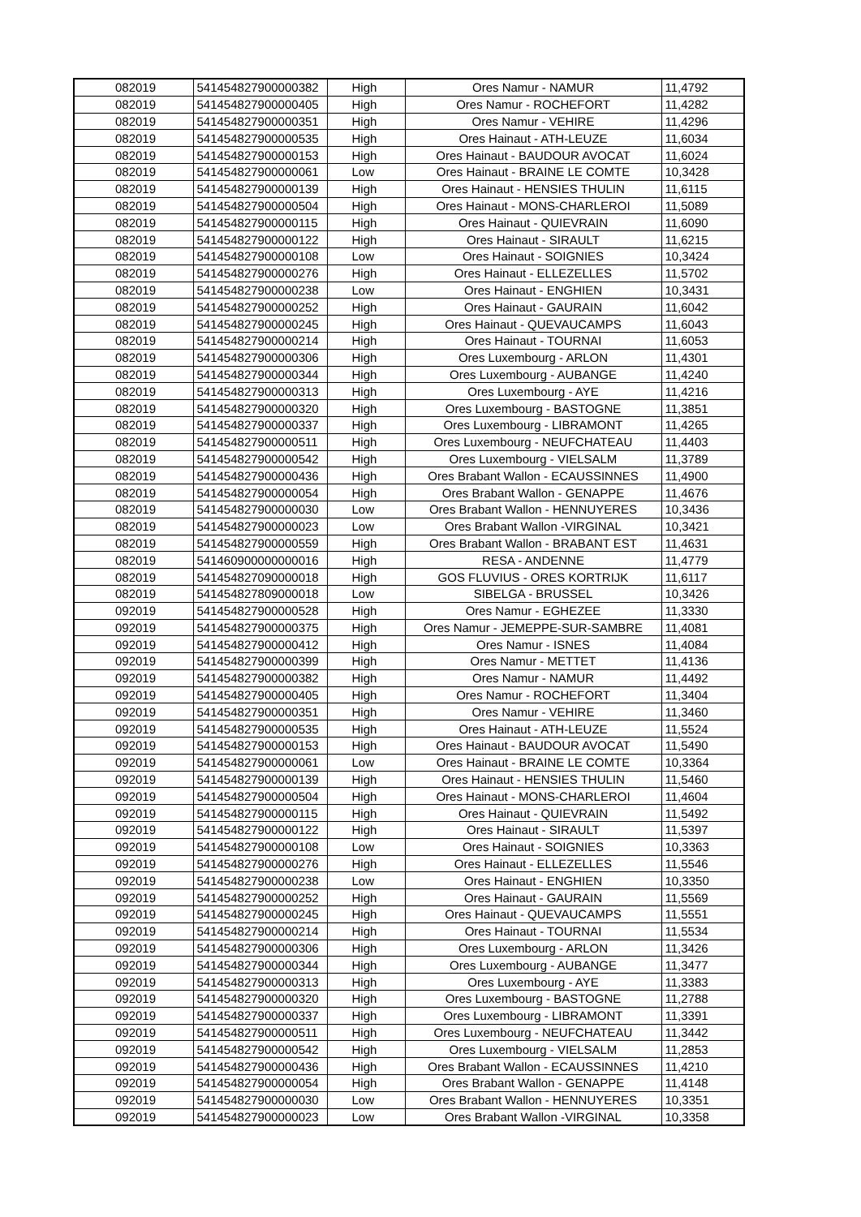| 082019 | 541454827900000382 | High | Ores Namur - NAMUR | 11,4792 |
| 082019 | 541454827900000405 | High | Ores Namur - ROCHEFORT | 11,4282 |
| 082019 | 541454827900000351 | High | Ores Namur - VEHIRE | 11,4296 |
| 082019 | 541454827900000535 | High | Ores Hainaut - ATH-LEUZE | 11,6034 |
| 082019 | 541454827900000153 | High | Ores Hainaut - BAUDOUR AVOCAT | 11,6024 |
| 082019 | 541454827900000061 | Low | Ores Hainaut - BRAINE LE COMTE | 10,3428 |
| 082019 | 541454827900000139 | High | Ores Hainaut - HENSIES THULIN | 11,6115 |
| 082019 | 541454827900000504 | High | Ores Hainaut - MONS-CHARLEROI | 11,5089 |
| 082019 | 541454827900000115 | High | Ores Hainaut - QUIEVRAIN | 11,6090 |
| 082019 | 541454827900000122 | High | Ores Hainaut - SIRAULT | 11,6215 |
| 082019 | 541454827900000108 | Low | Ores Hainaut - SOIGNIES | 10,3424 |
| 082019 | 541454827900000276 | High | Ores Hainaut - ELLEZELLES | 11,5702 |
| 082019 | 541454827900000238 | Low | Ores Hainaut - ENGHIEN | 10,3431 |
| 082019 | 541454827900000252 | High | Ores Hainaut - GAURAIN | 11,6042 |
| 082019 | 541454827900000245 | High | Ores Hainaut - QUEVAUCAMPS | 11,6043 |
| 082019 | 541454827900000214 | High | Ores Hainaut - TOURNAI | 11,6053 |
| 082019 | 541454827900000306 | High | Ores Luxembourg - ARLON | 11,4301 |
| 082019 | 541454827900000344 | High | Ores Luxembourg - AUBANGE | 11,4240 |
| 082019 | 541454827900000313 | High | Ores Luxembourg - AYE | 11,4216 |
| 082019 | 541454827900000320 | High | Ores Luxembourg - BASTOGNE | 11,3851 |
| 082019 | 541454827900000337 | High | Ores Luxembourg - LIBRAMONT | 11,4265 |
| 082019 | 541454827900000511 | High | Ores Luxembourg - NEUFCHATEAU | 11,4403 |
| 082019 | 541454827900000542 | High | Ores Luxembourg - VIELSALM | 11,3789 |
| 082019 | 541454827900000436 | High | Ores Brabant Wallon - ECAUSSINNES | 11,4900 |
| 082019 | 541454827900000054 | High | Ores Brabant Wallon - GENAPPE | 11,4676 |
| 082019 | 541454827900000030 | Low | Ores Brabant Wallon - HENNUYERES | 10,3436 |
| 082019 | 541454827900000023 | Low | Ores Brabant Wallon -VIRGINAL | 10,3421 |
| 082019 | 541454827900000559 | High | Ores Brabant Wallon - BRABANT EST | 11,4631 |
| 082019 | 541460900000000016 | High | RESA - ANDENNE | 11,4779 |
| 082019 | 541454827090000018 | High | GOS FLUVIUS - ORES KORTRIJK | 11,6117 |
| 082019 | 541454827809000018 | Low | SIBELGA - BRUSSEL | 10,3426 |
| 092019 | 541454827900000528 | High | Ores Namur - EGHEZEE | 11,3330 |
| 092019 | 541454827900000375 | High | Ores Namur - JEMEPPE-SUR-SAMBRE | 11,4081 |
| 092019 | 541454827900000412 | High | Ores Namur - ISNES | 11,4084 |
| 092019 | 541454827900000399 | High | Ores Namur - METTET | 11,4136 |
| 092019 | 541454827900000382 | High | Ores Namur - NAMUR | 11,4492 |
| 092019 | 541454827900000405 | High | Ores Namur - ROCHEFORT | 11,3404 |
| 092019 | 541454827900000351 | High | Ores Namur - VEHIRE | 11,3460 |
| 092019 | 541454827900000535 | High | Ores Hainaut - ATH-LEUZE | 11,5524 |
| 092019 | 541454827900000153 | High | Ores Hainaut - BAUDOUR AVOCAT | 11,5490 |
| 092019 | 541454827900000061 | Low | Ores Hainaut - BRAINE LE COMTE | 10,3364 |
| 092019 | 541454827900000139 | High | Ores Hainaut - HENSIES THULIN | 11,5460 |
| 092019 | 541454827900000504 | High | Ores Hainaut - MONS-CHARLEROI | 11,4604 |
| 092019 | 541454827900000115 | High | Ores Hainaut - QUIEVRAIN | 11,5492 |
| 092019 | 541454827900000122 | High | Ores Hainaut - SIRAULT | 11,5397 |
| 092019 | 541454827900000108 | Low | Ores Hainaut - SOIGNIES | 10,3363 |
| 092019 | 541454827900000276 | High | Ores Hainaut - ELLEZELLES | 11,5546 |
| 092019 | 541454827900000238 | Low | Ores Hainaut - ENGHIEN | 10,3350 |
| 092019 | 541454827900000252 | High | Ores Hainaut - GAURAIN | 11,5569 |
| 092019 | 541454827900000245 | High | Ores Hainaut - QUEVAUCAMPS | 11,5551 |
| 092019 | 541454827900000214 | High | Ores Hainaut - TOURNAI | 11,5534 |
| 092019 | 541454827900000306 | High | Ores Luxembourg - ARLON | 11,3426 |
| 092019 | 541454827900000344 | High | Ores Luxembourg - AUBANGE | 11,3477 |
| 092019 | 541454827900000313 | High | Ores Luxembourg - AYE | 11,3383 |
| 092019 | 541454827900000320 | High | Ores Luxembourg - BASTOGNE | 11,2788 |
| 092019 | 541454827900000337 | High | Ores Luxembourg - LIBRAMONT | 11,3391 |
| 092019 | 541454827900000511 | High | Ores Luxembourg - NEUFCHATEAU | 11,3442 |
| 092019 | 541454827900000542 | High | Ores Luxembourg - VIELSALM | 11,2853 |
| 092019 | 541454827900000436 | High | Ores Brabant Wallon - ECAUSSINNES | 11,4210 |
| 092019 | 541454827900000054 | High | Ores Brabant Wallon - GENAPPE | 11,4148 |
| 092019 | 541454827900000030 | Low | Ores Brabant Wallon - HENNUYERES | 10,3351 |
| 092019 | 541454827900000023 | Low | Ores Brabant Wallon -VIRGINAL | 10,3358 |